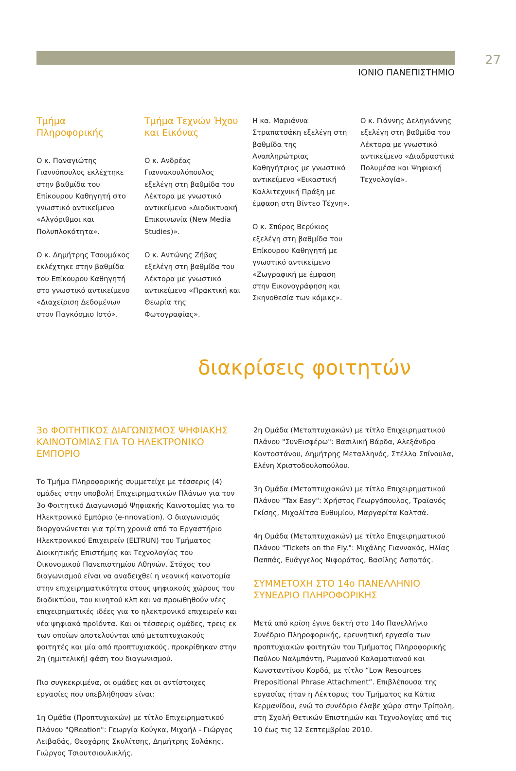27
ΙΟΝΙΟ ΠΑΝΕΠΙΣΤΗΜΙΟ
Τμήμα
Πληροφορικής
Ο κ. Παναγιώτης Γιαννόπουλος εκλέχτηκε στην βαθμίδα του Επίκουρου Καθηγητή στο γνωστικό αντικείμενο «Αλγόριθμοι και Πολυπλοκότητα».
Ο κ. Δημήτρης Τσουμάκος εκλέχτηκε στην βαθμίδα του Επίκουρου Καθηγητή στο γνωστικό αντικείμενο «Διαχείριση Δεδομένων στον Παγκόσμιο Ιστό».
Τμήμα Τεχνών Ήχου και Εικόνας
Ο κ. Ανδρέας Γιαννακουλόπουλος εξελέγη στη βαθμίδα του Λέκτορα με γνωστικό αντικείμενο «Διαδικτυακή Επικοινωνία (New Media Studies)».
Ο κ. Αντώνης Ζήβας εξελέγη στη βαθμίδα του Λέκτορα με γνωστικό αντικείμενο «Πρακτική και Θεωρία της Φωτογραφίας».
Η κα. Μαριάννα Στραπατσάκη εξελέγη στη βαθμίδα της Αναπληρώτριας Καθηγήτριας με γνωστικό αντικείμενο «Εικαστική Καλλιτεχνική Πράξη με έμφαση στη Βίντεο Τέχνη».
Ο κ. Σπύρος Βερύκιος εξελέγη στη βαθμίδα του Επίκουρου Καθηγητή με γνωστικό αντικείμενο «Ζωγραφική με έμφαση στην Εικονογράφηση και Σκηνοθεσία των κόμικς».
Ο κ. Γιάννης Δεληγιάννης εξελέγη στη βαθμίδα του Λέκτορα με γνωστικό αντικείμενο «Διαδραστικά Πολυμέσα και Ψηφιακή Τεχνολογία».
διακρίσεις φοιτητών
3ο ΦΟΙΤΗΤΙΚΟΣ ΔΙΑΓΩΝΙΣΜΟΣ ΨΗΦΙΑΚΗΣ ΚΑΙΝΟΤΟΜΙΑΣ ΓΙΑ ΤΟ ΗΛΕΚΤΡΟΝΙΚΟ ΕΜΠΟΡΙΟ
Το Τμήμα Πληροφορικής συμμετείχε με τέσσερις (4) ομάδες στην υποβολή Επιχειρηματικών Πλάνων για τον 3ο Φοιτητικό Διαγωνισμό Ψηφιακής Καινοτομίας για το Ηλεκτρονικό Εμπόριο (e-nnovation). Ο διαγωνισμός διοργανώνεται για τρίτη χρονιά από το Εργαστήριο Ηλεκτρονικού Επιχειρείν (ELTRUN) του Τμήματος Διοικητικής Επιστήμης και Τεχνολογίας του Οικονομικού Πανεπιστημίου Αθηνών. Στόχος του διαγωνισμού είναι να αναδειχθεί η νεανική καινοτομία στην επιχειρηματικότητα στους ψηφιακούς χώρους του διαδικτύου, του κινητού κλπ και να προωθηθούν νέες επιχειρηματικές ιδέες για το ηλεκτρονικό επιχειρείν και νέα ψηφιακά προϊόντα. Και οι τέσσερις ομάδες, τρεις εκ των οποίων αποτελούνται από μεταπτυχιακούς φοιτητές και μία από προπτυχιακούς, προκρίθηκαν στην 2η (ημιτελική) φάση του διαγωνισμού.
Πιο συγκεκριμένα, οι ομάδες και οι αντίστοιχες εργασίες που υπεβλήθησαν είναι:
1η Ομάδα (Προπτυχιακών) με τίτλο Επιχειρηματικού Πλάνου "QReation": Γεωργία Κούγκα, Μιχαήλ - Γιώργος Λειβαδάς, Θεοχάρης Σκυλίτσης, Δημήτρης Σολάκης, Γιώργος Τσιουτσιουλικλής.
2η Ομάδα (Μεταπτυχιακών) με τίτλο Επιχειρηματικού Πλάνου "ΣυνΕισφέρω": Βασιλική Βάρδα, Αλεξάνδρα Κοντοστάνου, Δημήτρης Μεταλληνός, Στέλλα Σπίνουλα, Ελένη Χριστοδουλοπούλου.
3η Ομάδα (Μεταπτυχιακών) με τίτλο Επιχειρηματικού Πλάνου "Tax Easy": Χρήστος Γεωργόπουλος, Τραϊανός Γκίσης, Μιχαλίτσα Ευθυμίου, Μαργαρίτα Καλτσά.
4η Ομάδα (Μεταπτυχιακών) με τίτλο Επιχειρηματικού Πλάνου "Tickets on the Fly.": Μιχάλης Γιαννακός, Ηλίας Παππάς, Ευάγγελος Νιφοράτος, Βασίλης Λαπατάς.
ΣΥΜΜΕΤΟΧΗ ΣΤΟ 14ο ΠΑΝΕΛΛΗΝΙΟ ΣΥΝΕΔΡΙΟ ΠΛΗΡΟΦΟΡΙΚΗΣ
Μετά από κρίση έγινε δεκτή στο 14ο Πανελλήνιο Συνέδριο Πληροφορικής, ερευνητική εργασία των προπτυχιακών φοιτητών του Τμήματος Πληροφορικής Παύλου Ναλμπάντη, Ρωμανού Καλαματιανού και Κωνσταντίνου Κορδά, με τίτλο “Low Resources Prepositional Phrase Attachment”. Επιβλέπουσα της εργασίας ήταν η Λέκτορας του Τμήματος κα Κάτια Κερμανίδου, ενώ το συνέδριο έλαβε χώρα στην Τρίπολη, στη Σχολή Θετικών Επιστημών και Τεχνολογίας από τις 10 έως τις 12 Σεπτεμβρίου 2010.